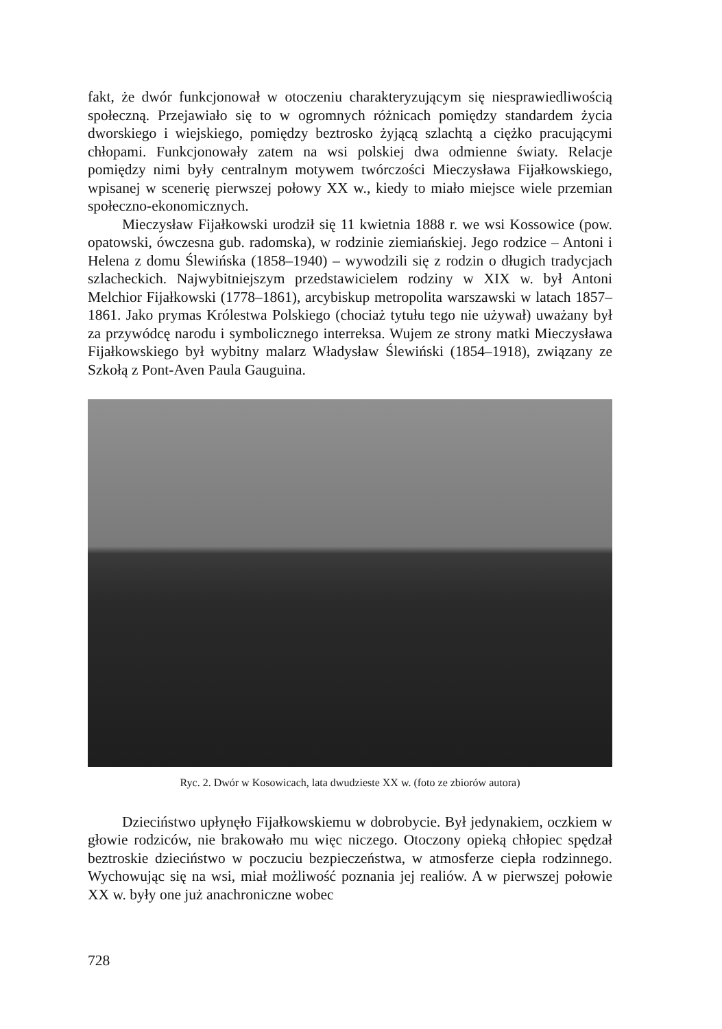fakt, że dwór funkcjonował w otoczeniu charakteryzującym się niesprawiedliwością społeczną. Przejawiało się to w ogromnych różnicach pomiędzy standardem życia dworskiego i wiejskiego, pomiędzy beztrosko żyjącą szlachtą a ciężko pracującymi chłopami. Funkcjonowały zatem na wsi polskiej dwa odmienne światy. Relacje pomiędzy nimi były centralnym motywem twórczości Mieczysława Fijałkowskiego, wpisanej w scenerię pierwszej połowy XX w., kiedy to miało miejsce wiele przemian społeczno-ekonomicznych.
Mieczysław Fijałkowski urodził się 11 kwietnia 1888 r. we wsi Kossowice (pow. opatowski, ówczesna gub. radomska), w rodzinie ziemiańskiej. Jego rodzice – Antoni i Helena z domu Ślewińska (1858–1940) – wywodzili się z rodzin o długich tradycjach szlacheckich. Najwybitniejszym przedstawicielem rodziny w XIX w. był Antoni Melchior Fijałkowski (1778–1861), arcybiskup metropolita warszawski w latach 1857–1861. Jako prymas Królestwa Polskiego (chociaż tytułu tego nie używał) uważany był za przywódcę narodu i symbolicznego interreksa. Wujem ze strony matki Mieczysława Fijałkowskiego był wybitny malarz Władysław Ślewiński (1854–1918), związany ze Szkołą z Pont-Aven Paula Gauguina.
Ryc. 2. Dwór w Kosowicach, lata dwudzieste XX w. (foto ze zbiorów autora)
Dzieciństwo upłynęło Fijałkowskiemu w dobrobycie. Był jedynakiem, oczkiem w głowie rodziców, nie brakowało mu więc niczego. Otoczony opieką chłopiec spędzał beztroskie dzieciństwo w poczuciu bezpieczeństwa, w atmosferze ciepła rodzinnego. Wychowując się na wsi, miał możliwość poznania jej realiów. A w pierwszej połowie XX w. były one już anachroniczne wobec
728